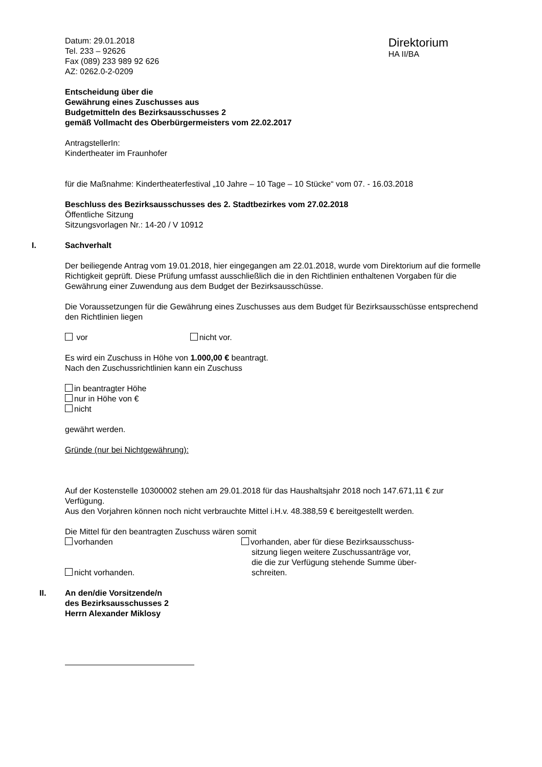Datum: 29.01.2018
Tel. 233 – 92626
Fax (089) 233 989 92 626
AZ: 0262.0-2-0209
Direktorium
HA II/BA
Entscheidung über die
Gewährung eines Zuschusses aus
Budgetmitteln des Bezirksausschusses 2
gemäß Vollmacht des Oberbürgermeisters vom 22.02.2017
AntragstellerIn:
Kindertheater im Fraunhofer
für die Maßnahme: Kindertheaterfestival „10 Jahre – 10 Tage – 10 Stücke“ vom 07. - 16.03.2018
Beschluss des Bezirksausschusses des 2. Stadtbezirkes vom 27.02.2018
Öffentliche Sitzung
Sitzungsvorlagen Nr.: 14-20 / V 10912
I. Sachverhalt
Der beiliegende Antrag vom 19.01.2018, hier eingegangen am 22.01.2018, wurde vom Direktorium auf die formelle Richtigkeit geprüft. Diese Prüfung umfasst ausschließlich die in den Richtlinien enthaltenen Vorgaben für die Gewährung einer Zuwendung aus dem Budget der Bezirksausschüsse.
Die Voraussetzungen für die Gewährung eines Zuschusses aus dem Budget für Bezirksausschüsse entsprechend den Richtlinien liegen
vor nicht vor.
Es wird ein Zuschuss in Höhe von 1.000,00 € beantragt.
Nach den Zuschussrichtlinien kann ein Zuschuss
in beantragter Höhe
nur in Höhe von €
nicht
gewährt werden.
Gründe (nur bei Nichtgewährung):
Auf der Kostenstelle 10300002 stehen am 29.01.2018 für das Haushaltsjahr 2018 noch 147.671,11 € zur Verfügung.
Aus den Vorjahren können noch nicht verbrauchte Mittel i.H.v. 48.388,59 € bereitgestellt werden.
Die Mittel für den beantragten Zuschuss wären somit
vorhanden
nicht vorhanden.
vorhanden, aber für diese Bezirksausschuss-
sitzung liegen weitere Zuschussanträge vor,
die die zur Verfügung stehende Summe über-
schreiten.
II. An den/die Vorsitzende/n
des Bezirksausschusses 2
Herrn Alexander Miklosy